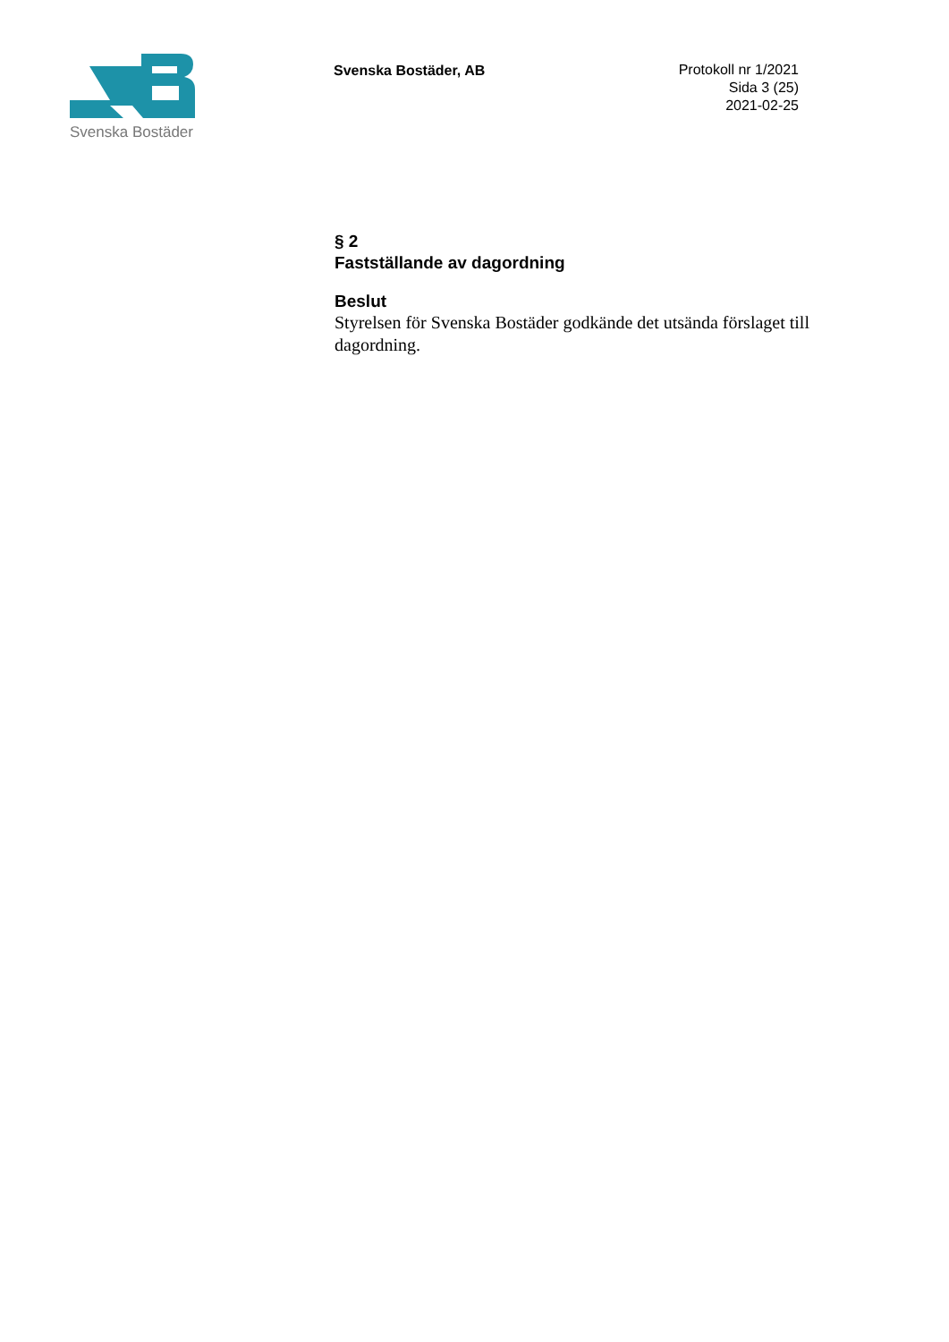Svenska Bostäder
Svenska Bostäder, AB
Protokoll nr 1/2021
Sida 3 (25)
2021-02-25
§ 2
Fastställande av dagordning
Beslut
Styrelsen för Svenska Bostäder godkände det utsända förslaget till dagordning.